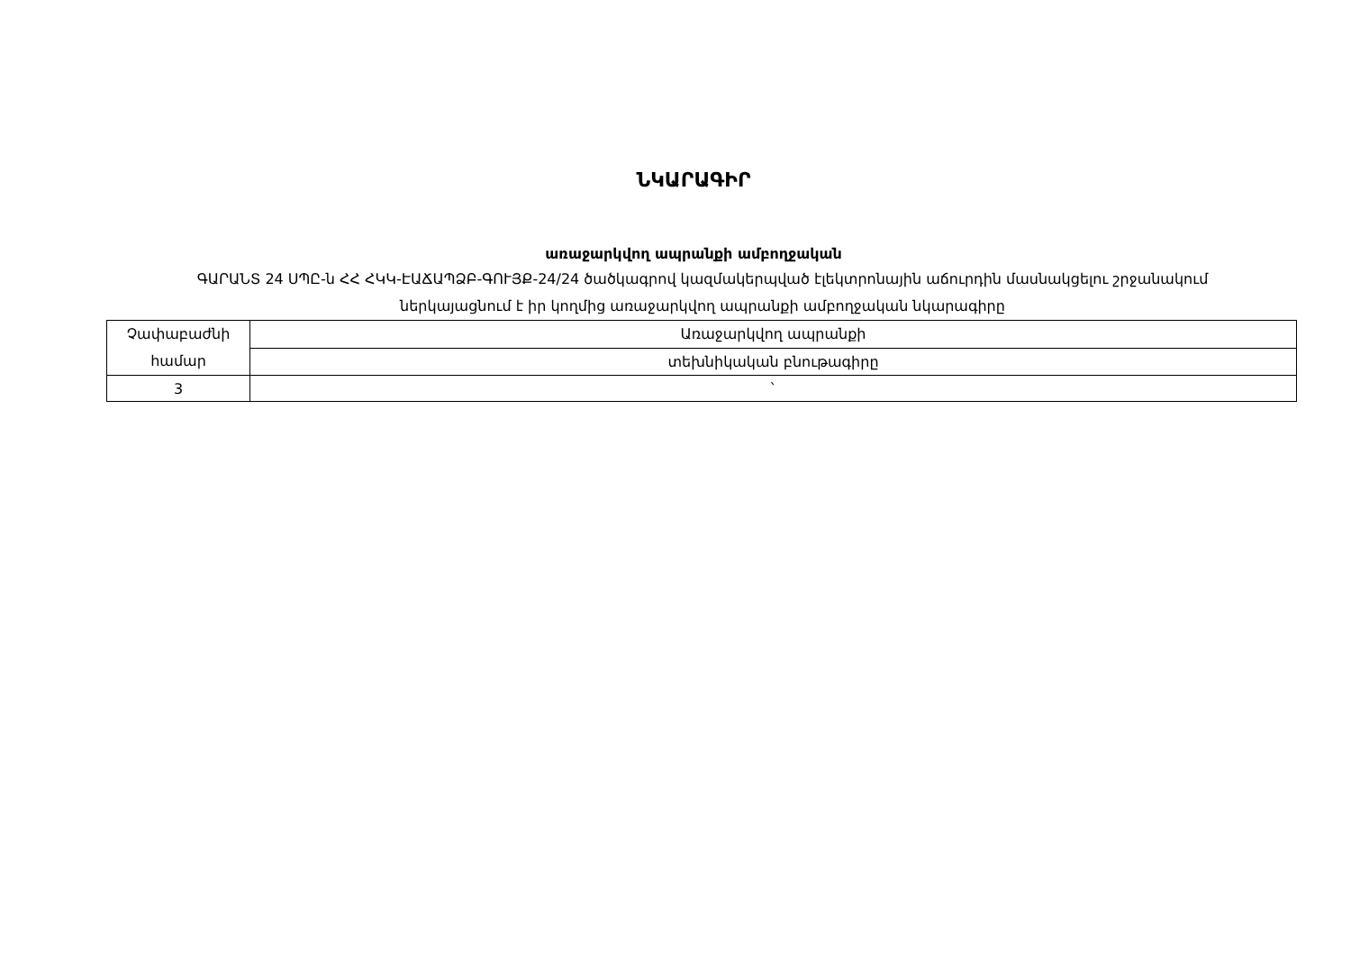ՆԿԱՐԱԳԻՐ
առաջարկվող ապրանքի ամբողջական
ԳԱՐԱՆՏ 24 ՍՊԸ-ն ՀՀ ՀԿԿ-ԷԱՃԱՊՁԲ-ԳՈՒՅՔ-24/24 ծածկագրով կազմակերպված էլեկտրոնային աճուրդին մասնակցելու շրջանակում ներկայացնում է իր կողմից առաջարկվող ապրանքի ամբողջական նկարագիրը
| Չափաբաժնի համար | Առաջարկվող ապրանքի |
| | տեխնիկական բնութագիրը |
| 3 | ` |